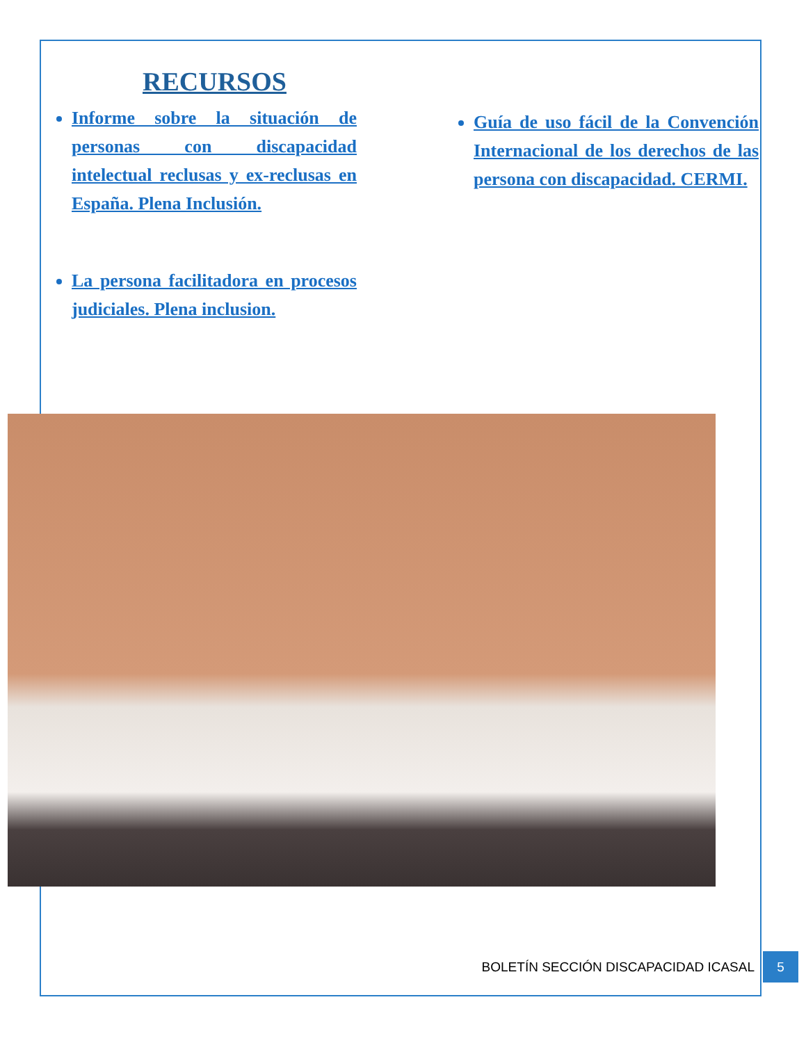RECURSOS
Informe sobre la situación de personas con discapacidad intelectual reclusas y ex-reclusas en España. Plena Inclusión.
La persona facilitadora en procesos judiciales. Plena inclusion.
Guía de uso fácil de la Convención Internacional de los derechos de las persona con discapacidad. CERMI.
BOLETÍN SECCIÓN DISCAPACIDAD ICASAL
5